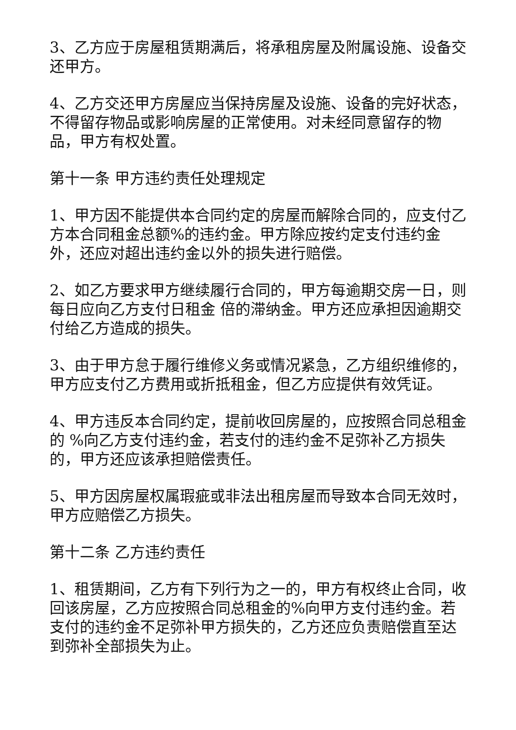3、乙方应于房屋租赁期满后，将承租房屋及附属设施、设备交还甲方。
4、乙方交还甲方房屋应当保持房屋及设施、设备的完好状态，不得留存物品或影响房屋的正常使用。对未经同意留存的物品，甲方有权处置。
第十一条 甲方违约责任处理规定
1、甲方因不能提供本合同约定的房屋而解除合同的，应支付乙方本合同租金总额%的违约金。甲方除应按约定支付违约金外，还应对超出违约金以外的损失进行赔偿。
2、如乙方要求甲方继续履行合同的，甲方每逾期交房一日，则每日应向乙方支付日租金 倍的滞纳金。甲方还应承担因逾期交付给乙方造成的损失。
3、由于甲方怠于履行维修义务或情况紧急，乙方组织维修的，甲方应支付乙方费用或折抵租金，但乙方应提供有效凭证。
4、甲方违反本合同约定，提前收回房屋的，应按照合同总租金的 %向乙方支付违约金，若支付的违约金不足弥补乙方损失的，甲方还应该承担赔偿责任。
5、甲方因房屋权属瑕疵或非法出租房屋而导致本合同无效时，甲方应赔偿乙方损失。
第十二条 乙方违约责任
1、租赁期间，乙方有下列行为之一的，甲方有权终止合同，收回该房屋，乙方应按照合同总租金的%向甲方支付违约金。若支付的违约金不足弥补甲方损失的，乙方还应负责赔偿直至达到弥补全部损失为止。